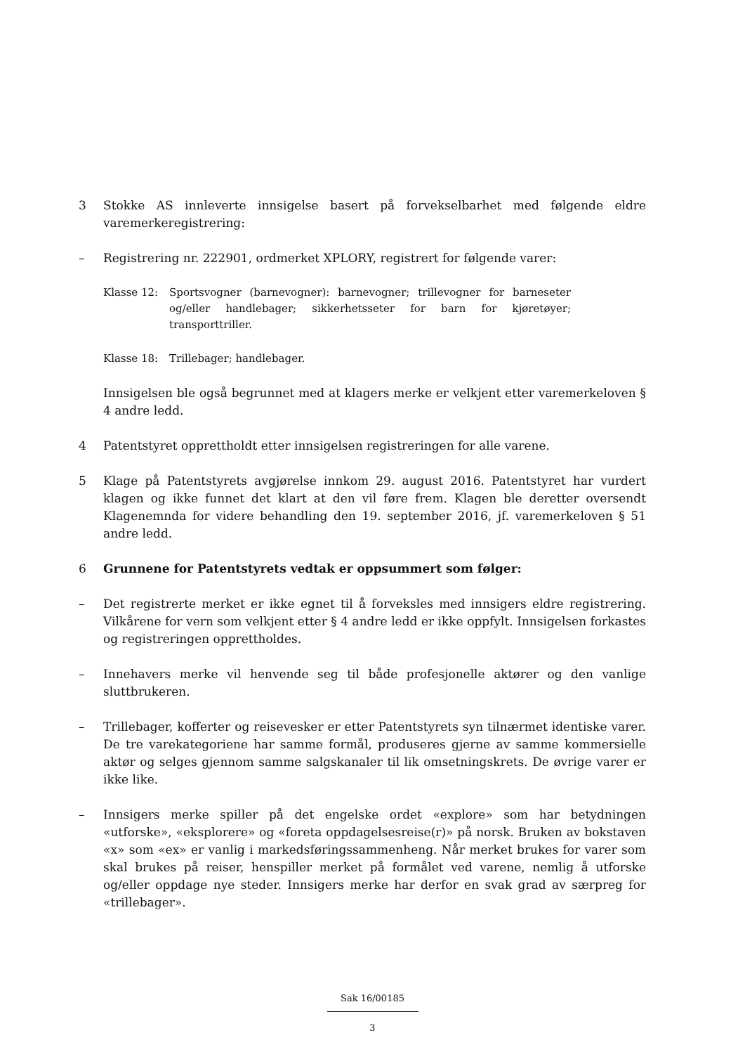3 Stokke AS innleverte innsigelse basert på forvekselbarhet med følgende eldre varemerkeregistrering:
– Registrering nr. 222901, ordmerket XPLORY, registrert for følgende varer:
Klasse 12: Sportsvogner (barnevogner): barnevogner; trillevogner for barneseter og/eller handlebager; sikkerhetsseter for barn for kjøretøyer; transporttriller.
Klasse 18: Trillebager; handlebager.
Innsigelsen ble også begrunnet med at klagers merke er velkjent etter varemerkeloven § 4 andre ledd.
4 Patentstyret opprettholdt etter innsigelsen registreringen for alle varene.
5 Klage på Patentstyrets avgjørelse innkom 29. august 2016. Patentstyret har vurdert klagen og ikke funnet det klart at den vil føre frem. Klagen ble deretter oversendt Klagenemnda for videre behandling den 19. september 2016, jf. varemerkeloven § 51 andre ledd.
6 Grunnene for Patentstyrets vedtak er oppsummert som følger:
– Det registrerte merket er ikke egnet til å forveksles med innsigers eldre registrering. Vilkårene for vern som velkjent etter § 4 andre ledd er ikke oppfylt. Innsigelsen forkastes og registreringen opprettholdes.
– Innehavers merke vil henvende seg til både profesjonelle aktører og den vanlige sluttbrukeren.
– Trillebager, kofferter og reisevesker er etter Patentstyrets syn tilnærmet identiske varer. De tre varekategoriene har samme formål, produseres gjerne av samme kommersielle aktør og selges gjennom samme salgskanaler til lik omsetningskrets. De øvrige varer er ikke like.
– Innsigers merke spiller på det engelske ordet «explore» som har betydningen «utforske», «eksplorere» og «foreta oppdagelsesreise(r)» på norsk. Bruken av bokstaven «x» som «ex» er vanlig i markedsføringssammenheng. Når merket brukes for varer som skal brukes på reiser, henspiller merket på formålet ved varene, nemlig å utforske og/eller oppdage nye steder. Innsigers merke har derfor en svak grad av særpreg for «trillebager».
Sak 16/00185
3